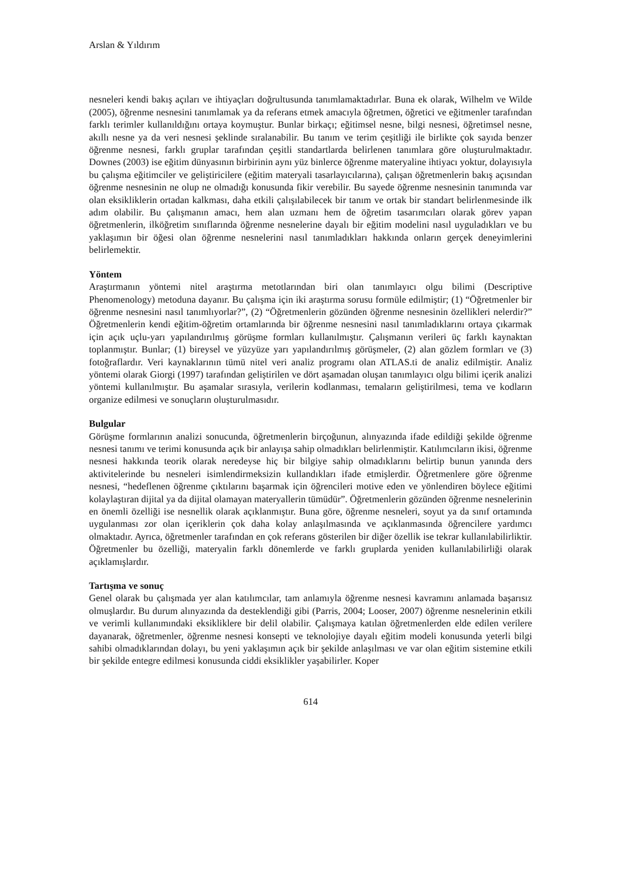Arslan & Yıldırım
nesneleri kendi bakış açıları ve ihtiyaçları doğrultusunda tanımlamaktadırlar. Buna ek olarak, Wilhelm ve Wilde (2005), öğrenme nesnesini tanımlamak ya da referans etmek amacıyla öğretmen, öğretici ve eğitmenler tarafından farklı terimler kullanıldığını ortaya koymuştur. Bunlar birkaçı; eğitimsel nesne, bilgi nesnesi, öğretimsel nesne, akıllı nesne ya da veri nesnesi şeklinde sıralanabilir. Bu tanım ve terim çeşitliği ile birlikte çok sayıda benzer öğrenme nesnesi, farklı gruplar tarafından çeşitli standartlarda belirlenen tanımlara göre oluşturulmaktadır. Downes (2003) ise eğitim dünyasının birbirinin aynı yüz binlerce öğrenme materyaline ihtiyacı yoktur, dolayısıyla bu çalışma eğitimciler ve geliştiricilere (eğitim materyali tasarlayıcılarına), çalışan öğretmenlerin bakış açısından öğrenme nesnesinin ne olup ne olmadığı konusunda fikir verebilir. Bu sayede öğrenme nesnesinin tanımında var olan eksikliklerin ortadan kalkması, daha etkili çalışılabilecek bir tanım ve ortak bir standart belirlenmesinde ilk adım olabilir. Bu çalışmanın amacı, hem alan uzmanı hem de öğretim tasarımcıları olarak görev yapan öğretmenlerin, ilköğretim sınıflarında öğrenme nesnelerine dayalı bir eğitim modelini nasıl uyguladıkları ve bu yaklaşımın bir öğesi olan öğrenme nesnelerini nasıl tanımladıkları hakkında onların gerçek deneyimlerini belirlemektir.
Yöntem
Araştırmanın yöntemi nitel araştırma metotlarından biri olan tanımlayıcı olgu bilimi (Descriptive Phenomenology) metoduna dayanır. Bu çalışma için iki araştırma sorusu formüle edilmiştir; (1) “Öğretmenler bir öğrenme nesnesini nasıl tanımlıyorlar?”, (2) “Öğretmenlerin gözünden öğrenme nesnesinin özellikleri nelerdir?” Öğretmenlerin kendi eğitim-öğretim ortamlarında bir öğrenme nesnesini nasıl tanımladıklarını ortaya çıkarmak için açık uçlu-yarı yapılandırılmış görüşme formları kullanılmıştır. Çalışmanın verileri üç farklı kaynaktan toplanmıştır. Bunlar; (1) bireysel ve yüzyüze yarı yapılandırılmış görüşmeler, (2) alan gözlem formları ve (3) fotoğraflardır. Veri kaynaklarının tümü nitel veri analiz programı olan ATLAS.ti de analiz edilmiştir. Analiz yöntemi olarak Giorgi (1997) tarafından geliştirilen ve dört aşamadan oluşan tanımlayıcı olgu bilimi içerik analizi yöntemi kullanılmıştır. Bu aşamalar sırasıyla, verilerin kodlanması, temaların geliştirilmesi, tema ve kodların organize edilmesi ve sonuçların oluşturulmasıdır.
Bulgular
Görüşme formlarının analizi sonucunda, öğretmenlerin birçoğunun, alınyazında ifade edildiği şekilde öğrenme nesnesi tanımı ve terimi konusunda açık bir anlayışa sahip olmadıkları belirlenmiştir. Katılımcıların ikisi, öğrenme nesnesi hakkında teorik olarak neredeyse hiç bir bilgiye sahip olmadıklarını belirtip bunun yanında ders aktivitelerinde bu nesneleri isimlendirmeksizin kullandıkları ifade etmişlerdir. Öğretmenlere göre öğrenme nesnesi, “hedeflenen öğrenme çıktılarını başarmak için öğrencileri motive eden ve yönlendiren böylece eğitimi kolaylaştıran dijital ya da dijital olamayan materyallerin tümüdür”. Öğretmenlerin gözünden öğrenme nesnelerinin en önemli özelliği ise nesnellik olarak açıklanmıştır. Buna göre, öğrenme nesneleri, soyut ya da sınıf ortamında uygulanması zor olan içeriklerin çok daha kolay anlaşılmasında ve açıklanmasında öğrencilere yardımcı olmaktadır. Ayrıca, öğretmenler tarafından en çok referans gösterilen bir diğer özellik ise tekrar kullanılabilirliktir. Öğretmenler bu özelliği, materyalin farklı dönemlerde ve farklı gruplarda yeniden kullanılabilirliği olarak açıklamışlardır.
Tartışma ve sonuç
Genel olarak bu çalışmada yer alan katılımcılar, tam anlamıyla öğrenme nesnesi kavramını anlamada başarısız olmuşlardır. Bu durum alınyazında da desteklendiği gibi (Parris, 2004; Looser, 2007) öğrenme nesnelerinin etkili ve verimli kullanımındaki eksikliklere bir delil olabilir. Çalışmaya katılan öğretmenlerden elde edilen verilere dayanarak, öğretmenler, öğrenme nesnesi konsepti ve teknolojiye dayalı eğitim modeli konusunda yeterli bilgi sahibi olmadıklarından dolayı, bu yeni yaklaşımın açık bir şekilde anlaşılması ve var olan eğitim sistemine etkili bir şekilde entegre edilmesi konusunda ciddi eksiklikler yaşabilirler. Koper
614